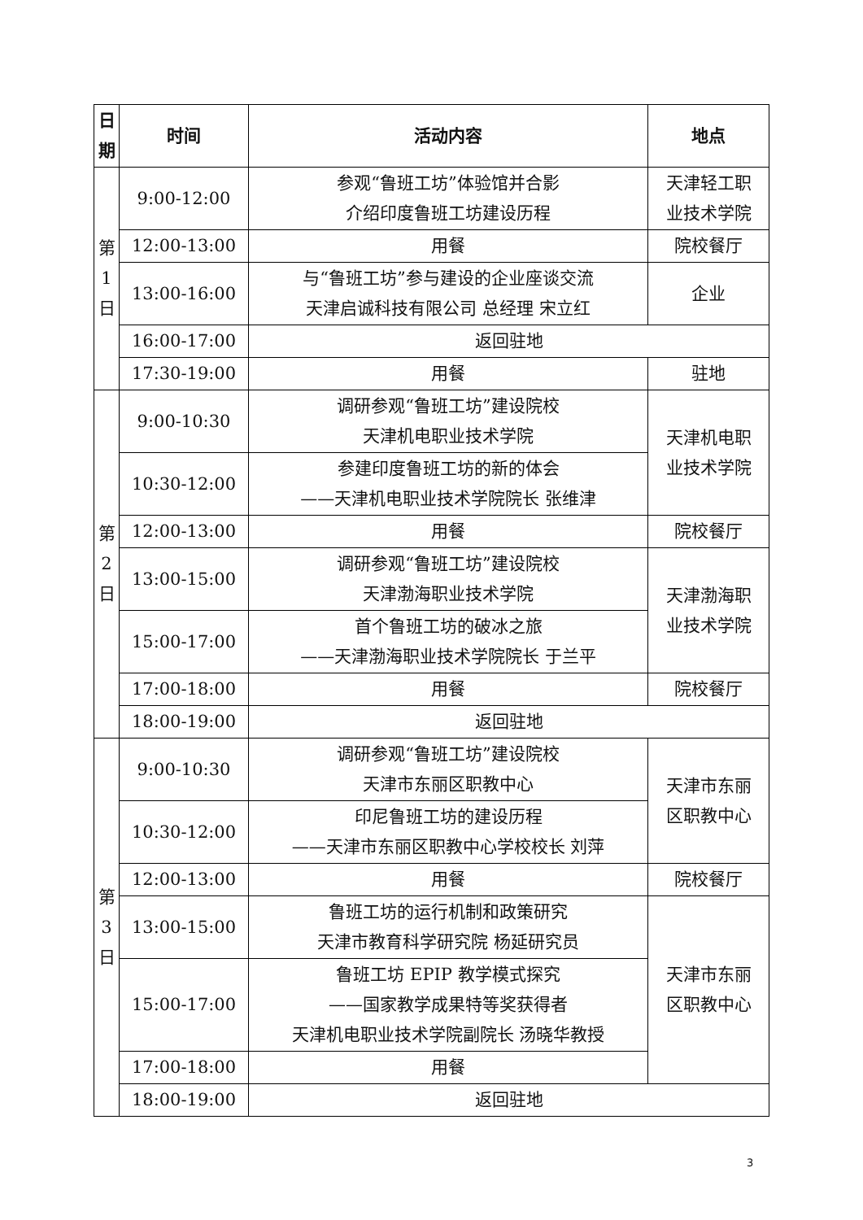| 日 期 | 时间 | 活动内容 | 地点 |
| --- | --- | --- | --- |
| 第 1 日 | 9:00-12:00 | 参观“鲁班工坊”体验馆并合影 介绍印度鲁班工坊建设历程 | 天津轻工职 业技术学院 |
| | 12:00-13:00 | 用餐 | 院校餐厅 |
| | 13:00-16:00 | 与“鲁班工坊”参与建设的企业座谈交流 天津启诚科技有限公司 总经理 宋立红 | 企业 |
| | 16:00-17:00 | 返回驻地 | |
| | 17:30-19:00 | 用餐 | 驻地 |
| 第 2 日 | 9:00-10:30 | 调研参观“鲁班工坊”建设院校 天津机电职业技术学院 | 天津机电职 业技术学院 |
| | 10:30-12:00 | 参建印度鲁班工坊的新的体会 ——天津机电职业技术学院院长 张维津 | |
| | 12:00-13:00 | 用餐 | 院校餐厅 |
| | 13:00-15:00 | 调研参观“鲁班工坊”建设院校 天津渤海职业技术学院 | 天津渤海职 业技术学院 |
| | 15:00-17:00 | 首个鲁班工坊的破冰之旅 ——天津渤海职业技术学院院长 于兰平 | |
| | 17:00-18:00 | 用餐 | 院校餐厅 |
| | 18:00-19:00 | 返回驻地 | |
| 第 3 日 | 9:00-10:30 | 调研参观“鲁班工坊”建设院校 天津市东丽区职教中心 | 天津市东丽 区职教中心 |
| | 10:30-12:00 | 印尼鲁班工坊的建设历程 ——天津市东丽区职教中心学校校长 刘萍 | |
| | 12:00-13:00 | 用餐 | 院校餐厅 |
| | 13:00-15:00 | 鲁班工坊的运行机制和政策研究 天津市教育科学研究院 杨延研究员 | 天津市东丽 区职教中心 |
| | 15:00-17:00 | 鲁班工坊 EPIP 教学模式探究 ——国家教学成果特等奖获得者 天津机电职业技术学院副院长 汤晓华教授 | |
| | 17:00-18:00 | 用餐 | |
| | 18:00-19:00 | 返回驻地 | |
3